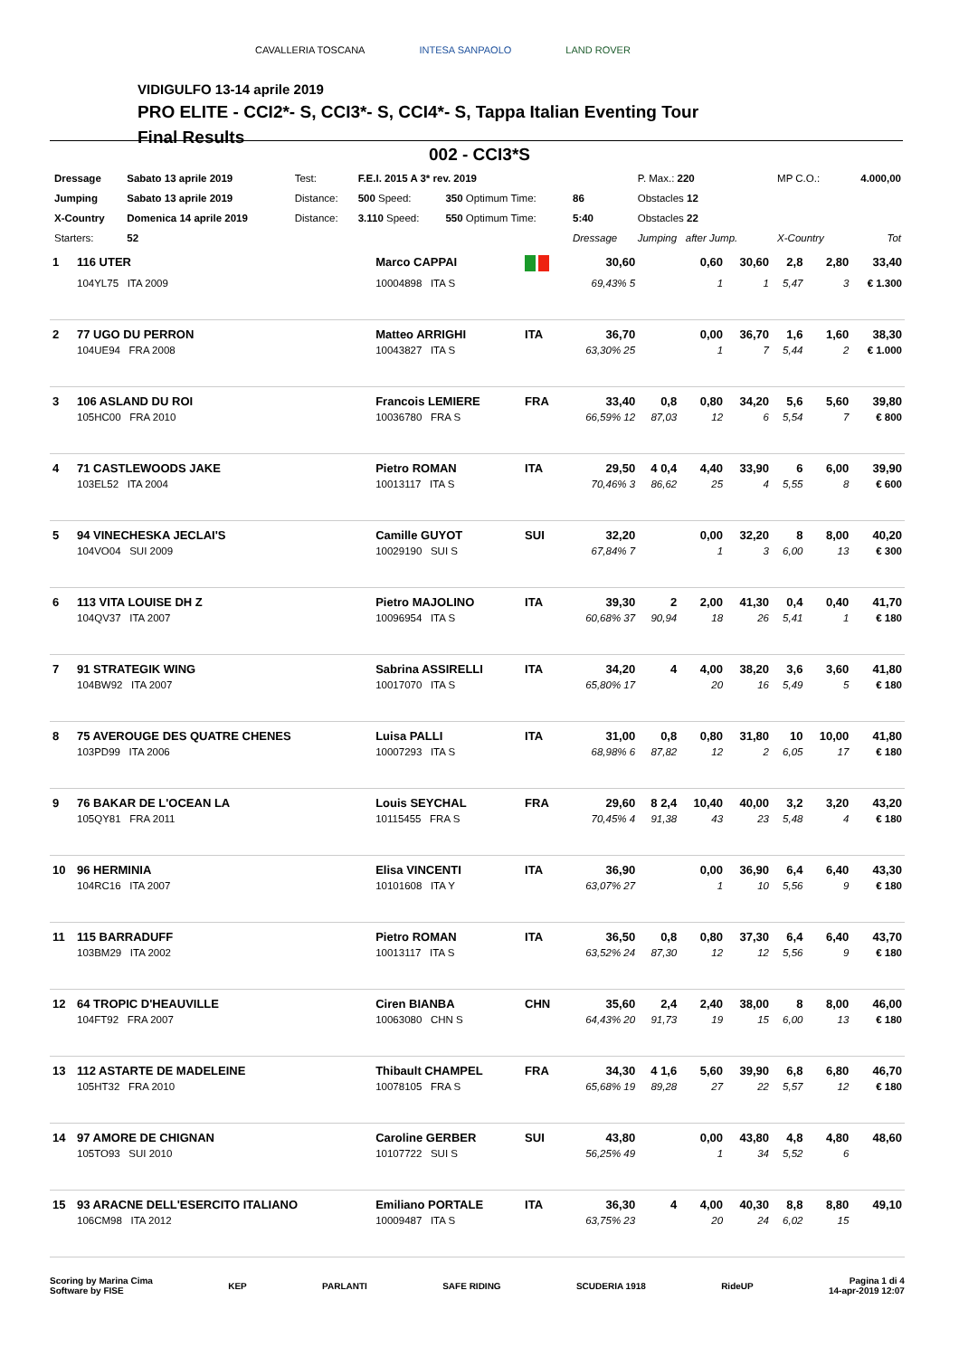CAVALLERIA TOSCANA INTESA SANPAOLO LAND ROVER
VIDIGULFO 13-14 aprile 2019
PRO ELITE - CCI2*- S, CCI3*- S, CCI4*- S, Tappa Italian Eventing Tour
Final Results
002 - CCI3*S
| Dressage | Sabato 13 aprile 2019 | Test: | F.E.I. 2015 A 3* rev. 2019 | | | P. Max.: 220 | MP C.O.: | 4.000,00 |
| Jumping | Sabato 13 aprile 2019 | Distance: | 500 Speed: | 350 Optimum Time: | 86 | Obstacles 12 | | |
| X-Country | Domenica 14 aprile 2019 | Distance: | 3.110 Speed: | 550 Optimum Time: | 5:40 | Obstacles 22 | | |
| Starters: | 52 | | | | Dressage | Jumping after Jump. | X-Country | Tot |
| 1 | 116 UTER | Marco CAPPAI | | 30,60 | | 0,60 | 30,60 | 2,8 | 2,80 | 33,40 |
| | 104YL75 ITA 2009 | 10004898 ITA S | | 69,43% 5 | | 1 | 1 | 5,47 | 3 | € 1.300 |
| 2 | 77 UGO DU PERRON | Matteo ARRIGHI | ITA | 36,70 | | 0,00 | 36,70 | 1,6 | 1,60 | 38,30 |
| | 104UE94 FRA 2008 | 10043827 ITA S | | 63,30% 25 | | 1 | 7 | 5,44 | 2 | € 1.000 |
| 3 | 106 ASLAND DU ROI | Francois LEMIERE | FRA | 33,40 | 0,8 | 0,80 | 34,20 | 5,6 | 5,60 | 39,80 |
| | 105HC00 FRA 2010 | 10036780 FRA S | | 66,59% 12 | 87,03 | 12 | 6 | 5,54 | 7 | € 800 |
| 4 | 71 CASTLEWOODS JAKE | Pietro ROMAN | ITA | 29,50 | 4 0,4 | 4,40 | 33,90 | 6 | 6,00 | 39,90 |
| | 103EL52 ITA 2004 | 10013117 ITA S | | 70,46% 3 | 86,62 | 25 | 4 | 5,55 | 8 | € 600 |
| 5 | 94 VINECHESKA JECLAI'S | Camille GUYOT | SUI | 32,20 | | 0,00 | 32,20 | 8 | 8,00 | 40,20 |
| | 104VO04 SUI 2009 | 10029190 SUI S | | 67,84% 7 | | 1 | 3 | 6,00 | 13 | € 300 |
| 6 | 113 VITA LOUISE DH Z | Pietro MAJOLINO | ITA | 39,30 | 2 | 2,00 | 41,30 | 0,4 | 0,40 | 41,70 |
| | 104QV37 ITA 2007 | 10096954 ITA S | | 60,68% 37 | 90,94 | 18 | 26 | 5,41 | 1 | € 180 |
| 7 | 91 STRATEGIK WING | Sabrina ASSIRELLI | ITA | 34,20 | 4 | 4,00 | 38,20 | 3,6 | 3,60 | 41,80 |
| | 104BW92 ITA 2007 | 10017070 ITA S | | 65,80% 17 | | 20 | 16 | 5,49 | 5 | € 180 |
| 8 | 75 AVEROUGE DES QUATRE CHENES | Luisa PALLI | ITA | 31,00 | 0,8 | 0,80 | 31,80 | 10 | 10,00 | 41,80 |
| | 103PD99 ITA 2006 | 10007293 ITA S | | 68,98% 6 | 87,82 | 12 | 2 | 6,05 | 17 | € 180 |
| 9 | 76 BAKAR DE L'OCEAN LA | Louis SEYCHAL | FRA | 29,60 | 8 2,4 | 10,40 | 40,00 | 3,2 | 3,20 | 43,20 |
| | 105QY81 FRA 2011 | 10115455 FRA S | | 70,45% 4 | 91,38 | 43 | 23 | 5,48 | 4 | € 180 |
| 10 | 96 HERMINIA | Elisa VINCENTI | ITA | 36,90 | | 0,00 | 36,90 | 6,4 | 6,40 | 43,30 |
| | 104RC16 ITA 2007 | 10101608 ITA Y | | 63,07% 27 | | 1 | 10 | 5,56 | 9 | € 180 |
| 11 | 115 BARRADUFF | Pietro ROMAN | ITA | 36,50 | 0,8 | 0,80 | 37,30 | 6,4 | 6,40 | 43,70 |
| | 103BM29 ITA 2002 | 10013117 ITA S | | 63,52% 24 | 87,30 | 12 | 12 | 5,56 | 9 | € 180 |
| 12 | 64 TROPIC D'HEAUVILLE | Ciren BIANBA | CHN | 35,60 | 2,4 | 2,40 | 38,00 | 8 | 8,00 | 46,00 |
| | 104FT92 FRA 2007 | 10063080 CHN S | | 64,43% 20 | 91,73 | 19 | 15 | 6,00 | 13 | € 180 |
| 13 | 112 ASTARTE DE MADELEINE | Thibault CHAMPEL | FRA | 34,30 | 4 1,6 | 5,60 | 39,90 | 6,8 | 6,80 | 46,70 |
| | 105HT32 FRA 2010 | 10078105 FRA S | | 65,68% 19 | 89,28 | 27 | 22 | 5,57 | 12 | € 180 |
| 14 | 97 AMORE DE CHIGNAN | Caroline GERBER | SUI | 43,80 | | 0,00 | 43,80 | 4,8 | 4,80 | 48,60 |
| | 105TO93 SUI 2010 | 10107722 SUI S | | 56,25% 49 | | 1 | 34 | 5,52 | 6 | |
| 15 | 93 ARACNE DELL'ESERCITO ITALIANO | Emiliano PORTALE | ITA | 36,30 | 4 | 4,00 | 40,30 | 8,8 | 8,80 | 49,10 |
| | 106CM98 ITA 2012 | 10009487 ITA S | | 63,75% 23 | | 20 | 24 | 6,02 | 15 | |
Scoring by Marina Cima
Software by FISE KEP PARLANTI SAFE RIDING SCUDERIA 1918 RideUP Pagina 1 di 4
14-apr-2019 12:07